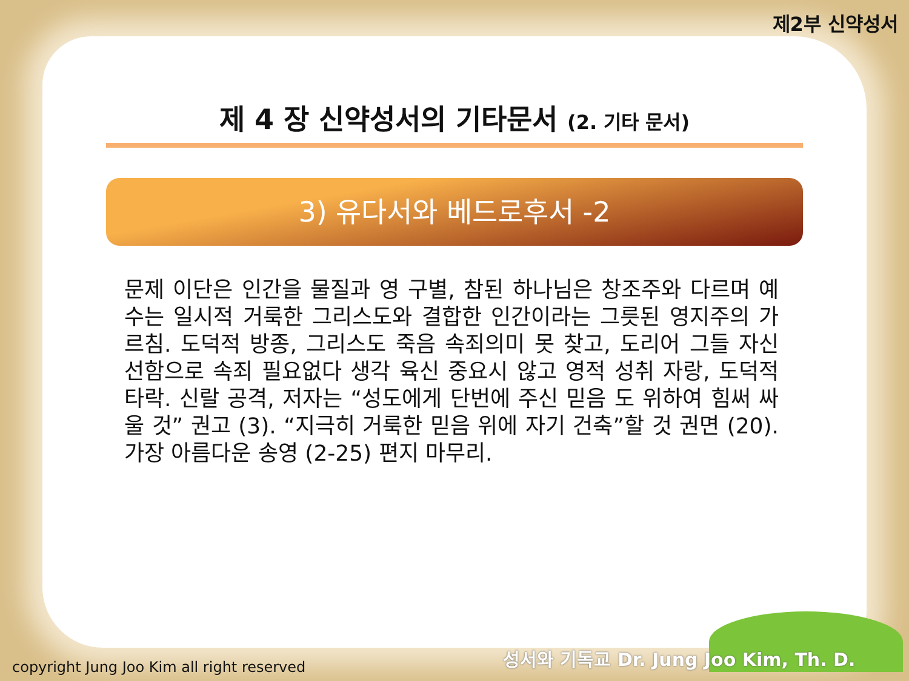제2부 신약성서
제 4 장 신약성서의 기타문서 (2. 기타 문서)
3) 유다서와 베드로후서 -2
문제 이단은 인간을 물질과 영 구별, 참된 하나님은 창조주와 다르며 예수는 일시적 거룩한 그리스도와 결합한 인간이라는 그릇된 영지주의 가르침. 도덕적 방종, 그리스도 죽음 속죄의미 못 찾고, 도리어 그들 자신 선함으로 속죄 필요없다 생각 육신 중요시 않고 영적 성취 자랑, 도덕적 타락. 신랄 공격, 저자는 “성도에게 단번에 주신 믿음 도 위하여 힘써 싸울 것” 권고 (3). “지극히 거룩한 믿음 위에 자기 건축”할 것 권면 (20). 가장 아름다운 송영 (2-25) 편지 마무리.
성서와 기독교 Dr. Jung Joo Kim, Th. D.
copyright Jung Joo Kim all right reserved